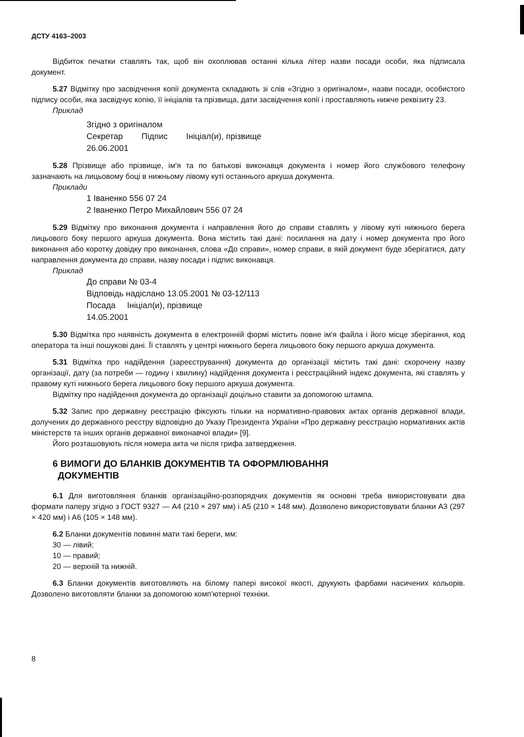ДСТУ 4163–2003
Відбиток печатки ставлять так, щоб він охоплював останні кілька літер назви посади особи, яка підписала документ.
5.27 Відмітку про засвідчення копії документа складають зі слів «Згідно з оригіналом», назви посади, особистого підпису особи, яка засвідчує копію, її ініціалів та прізвища, дати засвідчення копії і проставляють нижче реквізиту 23.
Приклад
Згідно з оригіналом
Секретар Підпис Ініціал(и), прізвище
26.06.2001
5.28 Прізвище або прізвище, ім'я та по батькові виконавця документа і номер його службового телефону зазначають на лицьовому боці в нижньому лівому куті останнього аркуша документа.
Приклади
1 Іваненко 556 07 24
2 Іваненко Петро Михайлович 556 07 24
5.29 Відмітку про виконання документа і направлення його до справи ставлять у лівому куті нижнього берега лицьового боку першого аркуша документа. Вона містить такі дані: посилання на дату і номер документа про його виконання або коротку довідку про виконання, слова «До справи», номер справи, в якій документ буде зберігатися, дату направлення документа до справи, назву посади і підпис виконавця.
Приклад
До справи № 03-4
Відповідь надіслано 13.05.2001 № 03-12/113
Посада Ініціал(и), прізвище
14.05.2001
5.30 Відмітка про наявність документа в електронній формі містить повне ім'я файла і його місце зберігання, код оператора та інші пошукові дані. Її ставлять у центрі нижнього берега лицьового боку першого аркуша документа.
5.31 Відмітка про надійдення (зареєстрування) документа до організації містить такі дані: скорочену назву організації, дату (за потреби — годину і хвилину) надійдення документа і реєстраційний індекс документа, які ставлять у правому куті нижнього берега лицьового боку першого аркуша документа.
Відмітку про надійдення документа до організації доцільно ставити за допомогою штампа.
5.32 Запис про державну реєстрацію фіксують тільки на нормативно-правових актах органів державної влади, долучених до державного реєстру відповідно до Указу Президента України «Про державну реєстрацію нормативних актів міністерств та інших органів державної виконавчої влади» [9].
Його розташовують після номера акта чи після грифа затвердження.
6 ВИМОГИ ДО БЛАНКІВ ДОКУМЕНТІВ ТА ОФОРМЛЮВАННЯ
ДОКУМЕНТІВ
6.1 Для виготовляння бланків організаційно-розпорядчих документів як основні треба використовувати два формати паперу згідно з ГОСТ 9327 — А4 (210 × 297 мм) і А5 (210 × 148 мм). Дозволено використовувати бланки А3 (297 × 420 мм) і А6 (105 × 148 мм).
6.2 Бланки документів повинні мати такі береги, мм:
30 — лівий;
10 — правий;
20 — верхній та нижній.
6.3 Бланки документів виготовляють на білому папері високої якості, друкують фарбами насичених кольорів. Дозволено виготовляти бланки за допомогою комп'ютерної техніки.
8